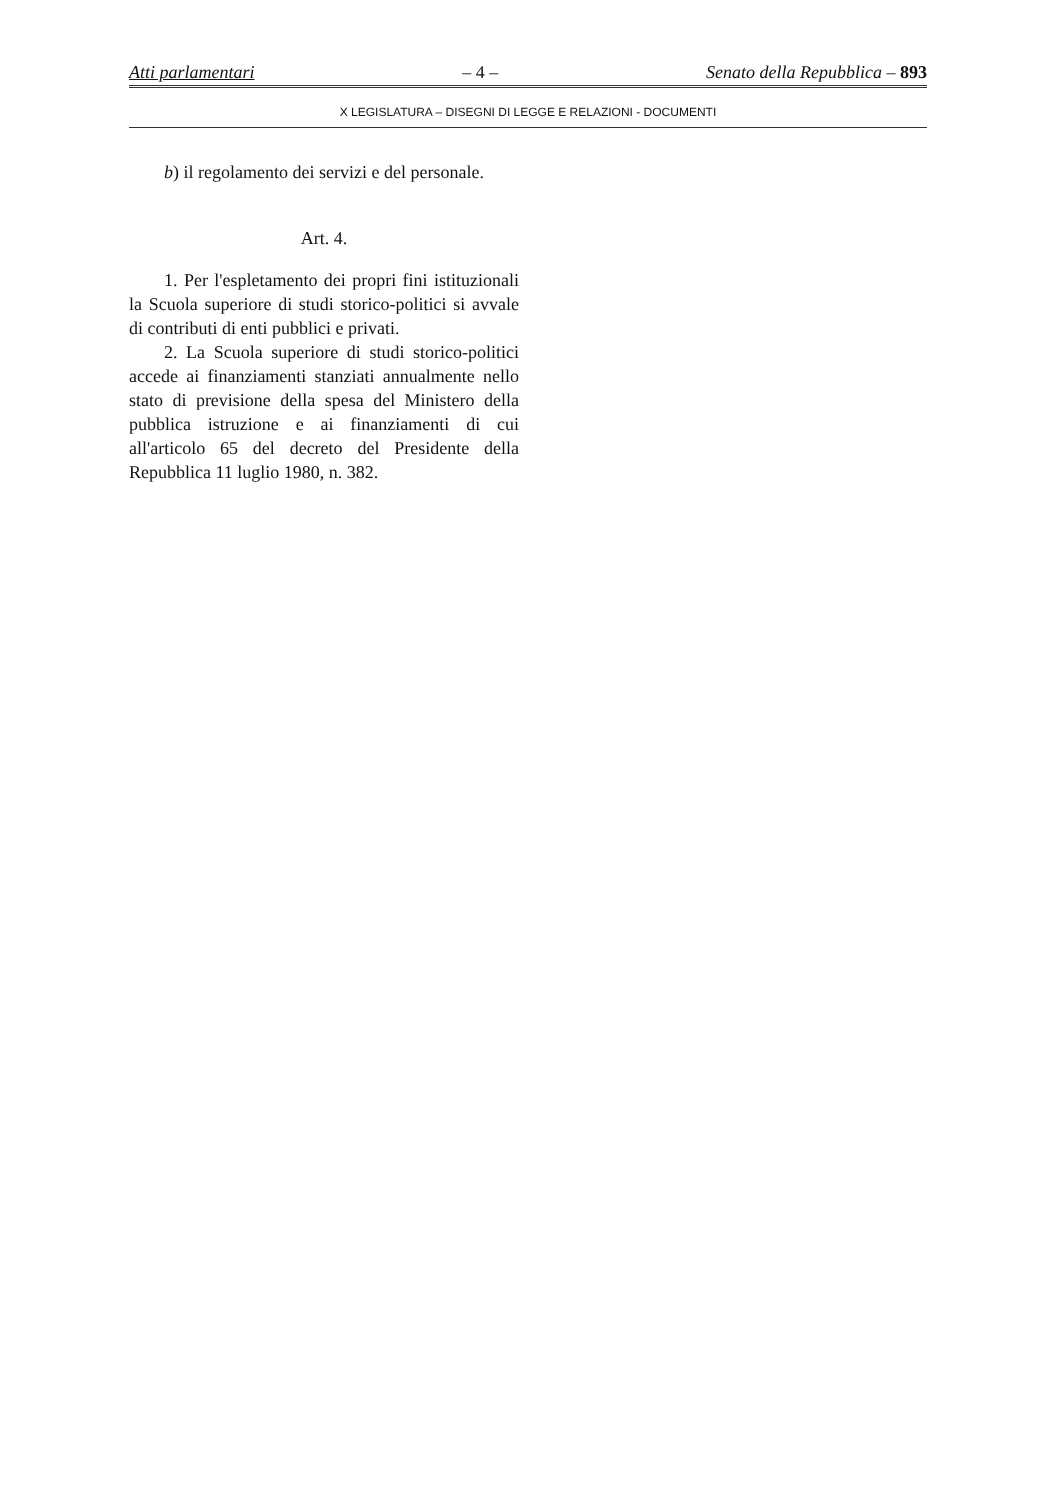Atti parlamentari – 4 – Senato della Repubblica – 893
X LEGISLATURA – DISEGNI DI LEGGE E RELAZIONI - DOCUMENTI
b) il regolamento dei servizi e del personale.
Art. 4.
1. Per l'espletamento dei propri fini istituzionali la Scuola superiore di studi storico-politici si avvale di contributi di enti pubblici e privati.
2. La Scuola superiore di studi storico-politici accede ai finanziamenti stanziati annualmente nello stato di previsione della spesa del Ministero della pubblica istruzione e ai finanziamenti di cui all'articolo 65 del decreto del Presidente della Repubblica 11 luglio 1980, n. 382.